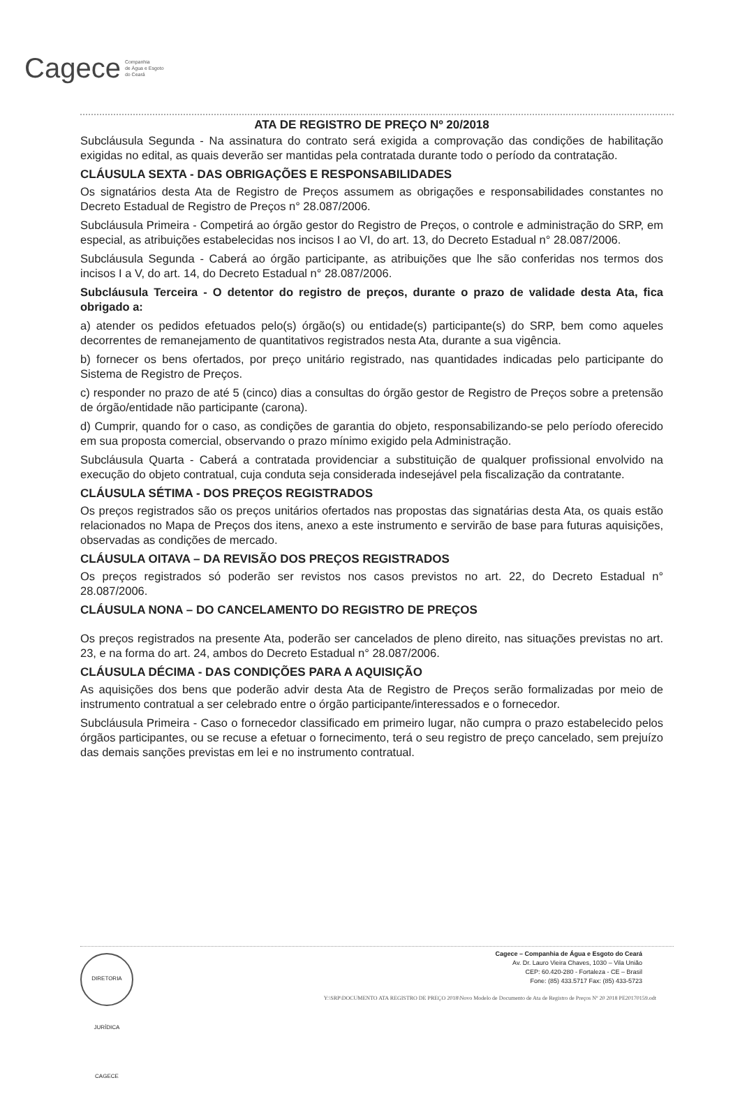Cagece Companhia
de Água e Esgoto
do Ceará
ATA DE REGISTRO DE PREÇO Nº 20/2018
Subcláusula Segunda - Na assinatura do contrato será exigida a comprovação das condições de habilitação exigidas no edital, as quais deverão ser mantidas pela contratada durante todo o período da contratação.
CLÁUSULA SEXTA - DAS OBRIGAÇÕES E RESPONSABILIDADES
Os signatários desta Ata de Registro de Preços assumem as obrigações e responsabilidades constantes no Decreto Estadual de Registro de Preços n° 28.087/2006.
Subcláusula Primeira - Competirá ao órgão gestor do Registro de Preços, o controle e administração do SRP, em especial, as atribuições estabelecidas nos incisos I ao VI, do art. 13, do Decreto Estadual n° 28.087/2006.
Subcláusula Segunda - Caberá ao órgão participante, as atribuições que lhe são conferidas nos termos dos incisos I a V, do art. 14, do Decreto Estadual n° 28.087/2006.
Subcláusula Terceira - O detentor do registro de preços, durante o prazo de validade desta Ata, fica obrigado a:
a) atender os pedidos efetuados pelo(s) órgão(s) ou entidade(s) participante(s) do SRP, bem como aqueles decorrentes de remanejamento de quantitativos registrados nesta Ata, durante a sua vigência.
b) fornecer os bens ofertados, por preço unitário registrado, nas quantidades indicadas pelo participante do Sistema de Registro de Preços.
c) responder no prazo de até 5 (cinco) dias a consultas do órgão gestor de Registro de Preços sobre a pretensão de órgão/entidade não participante (carona).
d) Cumprir, quando for o caso, as condições de garantia do objeto, responsabilizando-se pelo período oferecido em sua proposta comercial, observando o prazo mínimo exigido pela Administração.
Subcláusula Quarta - Caberá a contratada providenciar a substituição de qualquer profissional envolvido na execução do objeto contratual, cuja conduta seja considerada indesejável pela fiscalização da contratante.
CLÁUSULA SÉTIMA - DOS PREÇOS REGISTRADOS
Os preços registrados são os preços unitários ofertados nas propostas das signatárias desta Ata, os quais estão relacionados no Mapa de Preços dos itens, anexo a este instrumento e servirão de base para futuras aquisições, observadas as condições de mercado.
CLÁUSULA OITAVA – DA REVISÃO DOS PREÇOS REGISTRADOS
Os preços registrados só poderão ser revistos nos casos previstos no art. 22, do Decreto Estadual n° 28.087/2006.
CLÁUSULA NONA – DO CANCELAMENTO DO REGISTRO DE PREÇOS
Os preços registrados na presente Ata, poderão ser cancelados de pleno direito, nas situações previstas no art. 23, e na forma do art. 24, ambos do Decreto Estadual n° 28.087/2006.
CLÁUSULA DÉCIMA - DAS CONDIÇÕES PARA A AQUISIÇÃO
As aquisições dos bens que poderão advir desta Ata de Registro de Preços serão formalizadas por meio de instrumento contratual a ser celebrado entre o órgão participante/interessados e o fornecedor.
Subcláusula Primeira - Caso o fornecedor classificado em primeiro lugar, não cumpra o prazo estabelecido pelos órgãos participantes, ou se recuse a efetuar o fornecimento, terá o seu registro de preço cancelado, sem prejuízo das demais sanções previstas em lei e no instrumento contratual.
DIRETORIA JURÍDICA CAGECE
Cagece – Companhia de Água e Esgoto do Ceará
Av. Dr. Lauro Vieira Chaves, 1030 – Vila União
CEP: 60.420-280 - Fortaleza - CE – Brasil
Fone: (85) 433.5717 Fax: (85) 433-5723
Y:\SRP\DOCUMENTO ATA REGISTRO DE PREÇO 2018\Novo Modelo de Documento de Ata de Registro de Preços Nº 20 2018 PE20170159.odt